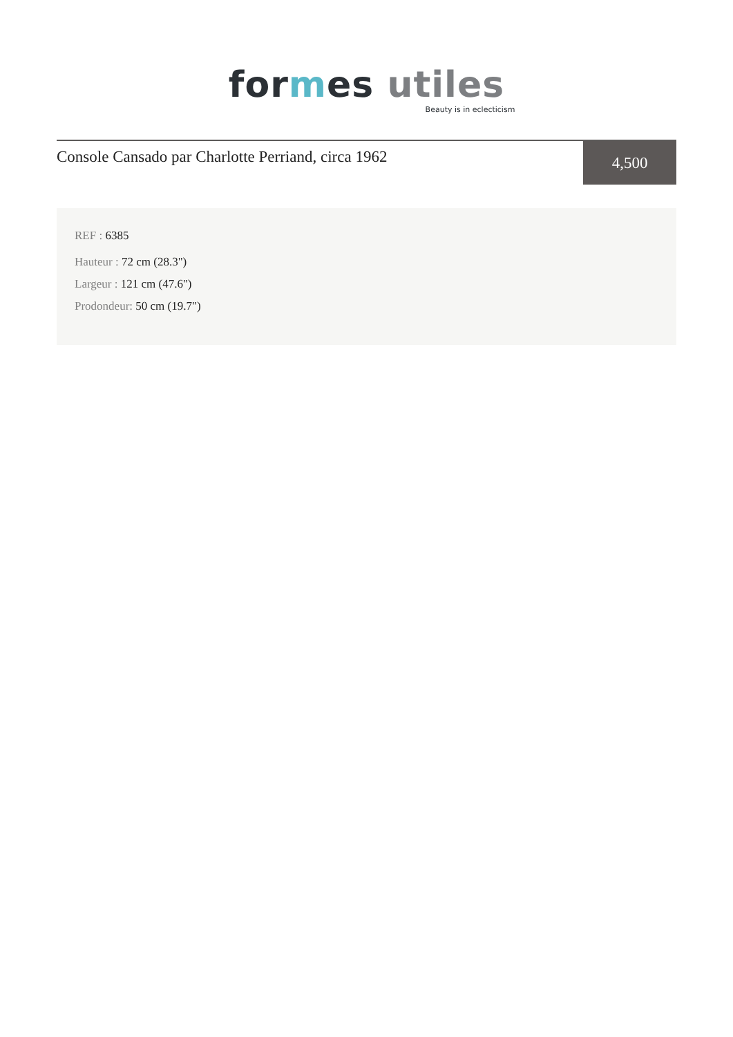for mes utiles
Beauty is in eclecticism
Console Cansado par Charlotte Perriand, circa 1962
4,500
REF : 6385
Hauteur : 72 cm (28.3")
Largeur : 121 cm (47.6")
Prodondeur: 50 cm (19.7")